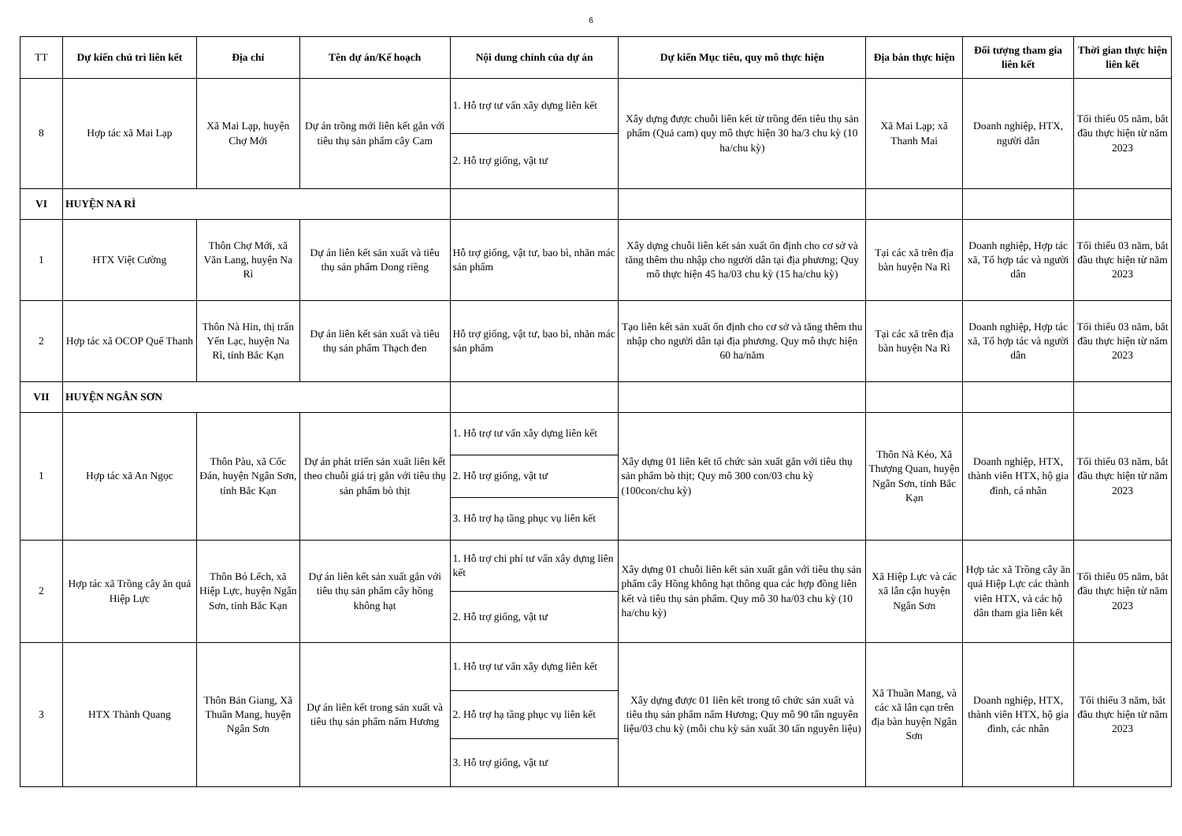6
| TT | Dự kiến chủ trì liên kết | Địa chỉ | Tên dự án/Kế hoạch | Nội dung chính của dự án | Dự kiến Mục tiêu, quy mô thực hiện | Địa bàn thực hiện | Đối tượng tham gia liên kết | Thời gian thực hiện liên kết |
| --- | --- | --- | --- | --- | --- | --- | --- | --- |
| 8 | Hợp tác xã Mai Lạp | Xã Mai Lạp, huyện Chợ Mới | Dự án trồng mới liên kết gắn với tiêu thụ sản phẩm cây Cam | 1. Hỗ trợ tư vấn xây dựng liên kết | Xây dựng được chuỗi liên kết từ trồng đến tiêu thụ sản phẩm (Quả cam) quy mô thực hiện 30 ha/3 chu kỳ (10 ha/chu kỳ) | Xã Mai Lạp; xã Thanh Mai | Doanh nghiệp, HTX, người dân | Tối thiểu 05 năm, bắt đầu thực hiện từ năm 2023 |
| | | | | 2. Hỗ trợ giống, vật tư | | | | |
| VI | HUYỆN NA RÌ | | | | | | | |
| 1 | HTX Việt Cường | Thôn Chợ Mới, xã Văn Lang, huyện Na Rì | Dự án liên kết sản xuất và tiêu thụ sản phẩm Dong riềng | Hỗ trợ giống, vật tư, bao bì, nhãn mác sản phẩm | Xây dựng chuỗi liên kết sản xuất ổn định cho cơ sở và tăng thêm thu nhập cho người dân tại địa phương; Quy mô thực hiện 45 ha/03 chu kỳ (15 ha/chu kỳ) | Tại các xã trên địa bàn huyện Na Rì | Doanh nghiệp, Hợp tác xã, Tổ hợp tác và người dân | Tối thiểu 03 năm, bắt đầu thực hiện từ năm 2023 |
| 2 | Hợp tác xã OCOP Quế Thanh | Thôn Nà Hin, thị trấn Yến Lạc, huyện Na Rì, tỉnh Bắc Kạn | Dự án liên kết sản xuất và tiêu thụ sản phẩm Thạch đen | Hỗ trợ giống, vật tư, bao bì, nhãn mác sản phẩm | Tạo liên kết sản xuất ổn định cho cơ sở và tăng thêm thu nhập cho người dân tại địa phương. Quy mô thực hiện 60 ha/năm | Tại các xã trên địa bàn huyện Na Rì | Doanh nghiệp, Hợp tác xã, Tổ hợp tác và người dân | Tối thiểu 03 năm, bắt đầu thực hiện từ năm 2023 |
| VII | HUYỆN NGÂN SƠN | | | | | | | |
| 1 | Hợp tác xã An Ngọc | Thôn Pàu, xã Cốc Đán, huyện Ngân Sơn, tỉnh Bắc Kạn | Dự án phát triển sản xuất liên kết theo chuỗi giá trị gắn với tiêu thụ sản phẩm bò thịt | 1. Hỗ trợ tư vấn xây dựng liên kết | Xây dựng 01 liên kết tổ chức sản xuất gắn với tiêu thụ sản phẩm bò thịt; Quy mô 300 con/03 chu kỳ (100con/chu kỳ) | Thôn Nà Kéo, Xã Thượng Quan, huyện Ngân Sơn, tỉnh Bắc Kạn | Doanh nghiệp, HTX, thành viên HTX, hộ gia đình, cá nhân | Tối thiểu 03 năm, bắt đầu thực hiện từ năm 2023 |
| | | | | 2. Hỗ trợ giống, vật tư | | | | |
| | | | | 3. Hỗ trợ hạ tầng phục vụ liên kết | | | | |
| 2 | Hợp tác xã Trồng cây ăn quả Hiệp Lực | Thôn Bó Lếch, xã Hiệp Lực, huyện Ngân Sơn, tỉnh Bắc Kạn | Dự án liên kết sản xuất gắn với tiêu thụ sản phẩm cây hồng không hạt | 1. Hỗ trợ chi phí tư vấn xây dựng liên kết | Xây dựng 01 chuỗi liên kết sản xuất gắn với tiêu thụ sản phẩm cây Hồng không hạt thông qua các hợp đồng liên kết và tiêu thụ sản phẩm. Quy mô 30 ha/03 chu kỳ (10 ha/chu kỳ) | Xã Hiệp Lực và các xã lân cận huyện Ngân Sơn | Hợp tác xã Trồng cây ăn quả Hiệp Lực các thành viên HTX, và các hộ dân tham gia liên kết | Tối thiểu 05 năm, bắt đầu thực hiện từ năm 2023 |
| | | | | 2. Hỗ trợ giống, vật tư | | | | |
| 3 | HTX Thành Quang | Thôn Bản Giang, Xã Thuần Mang, huyện Ngân Sơn | Dự án liên kết trong sản xuất và tiêu thụ sản phẩm nấm Hương | 1. Hỗ trợ tư vấn xây dựng liên kết | Xây dựng được 01 liên kết trong tổ chức sản xuất và tiêu thụ sản phẩm nấm Hương; Quy mô 90 tấn nguyên liệu/03 chu kỳ (mỗi chu kỳ sản xuất 30 tấn nguyên liệu) | Xã Thuần Mang, và các xã lân cạn trên địa bàn huyện Ngân Sơn | Doanh nghiệp, HTX, thành viên HTX, hộ gia đình, các nhân | Tối thiểu 3 năm, bắt đầu thực hiện từ năm 2023 |
| | | | | 2. Hỗ trợ hạ tầng phục vụ liên kết | | | | |
| | | | | 3. Hỗ trợ giống, vật tư | | | | |